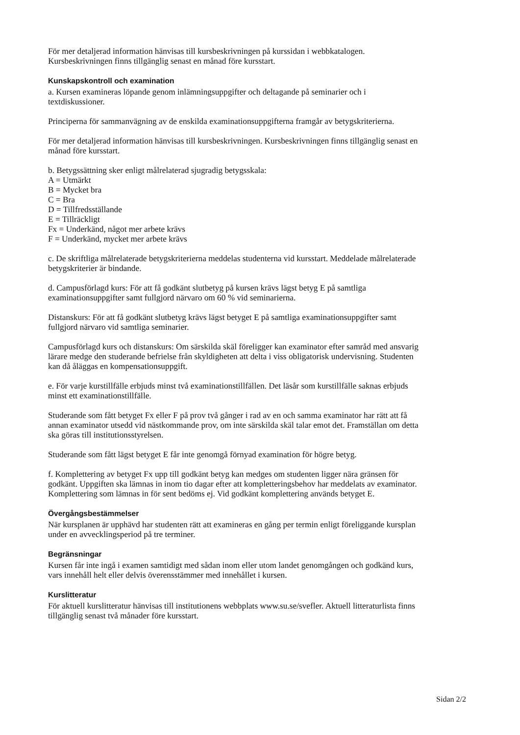För mer detaljerad information hänvisas till kursbeskrivningen på kurssidan i webbkatalogen.
Kursbeskrivningen finns tillgänglig senast en månad före kursstart.
Kunskapskontroll och examination
a. Kursen examineras löpande genom inlämningsuppgifter och deltagande på seminarier och i
textdiskussioner.
Principerna för sammanvägning av de enskilda examinationsuppgifterna framgår av betygskriterierna.
För mer detaljerad information hänvisas till kursbeskrivningen. Kursbeskrivningen finns tillgänglig senast en
månad före kursstart.
b. Betygssättning sker enligt målrelaterad sjugradig betygsskala:
A = Utmärkt
B = Mycket bra
C = Bra
D = Tillfredsställande
E = Tillräckligt
Fx = Underkänd, något mer arbete krävs
F = Underkänd, mycket mer arbete krävs
c. De skriftliga målrelaterade betygskriterierna meddelas studenterna vid kursstart. Meddelade målrelaterade
betygskriterier är bindande.
d. Campusförlagd kurs: För att få godkänt slutbetyg på kursen krävs lägst betyg E på samtliga
examinationsuppgifter samt fullgjord närvaro om 60 % vid seminarierna.
Distanskurs: För att få godkänt slutbetyg krävs lägst betyget E på samtliga examinationsuppgifter samt
fullgjord närvaro vid samtliga seminarier.
Campusförlagd kurs och distanskurs: Om särskilda skäl föreligger kan examinator efter samråd med ansvarig
lärare medge den studerande befrielse från skyldigheten att delta i viss obligatorisk undervisning. Studenten
kan då åläggas en kompensationsuppgift.
e. För varje kurstillfälle erbjuds minst två examinationstillfällen. Det läsår som kurstillfälle saknas erbjuds
minst ett examinationstillfälle.
Studerande som fått betyget Fx eller F på prov två gånger i rad av en och samma examinator har rätt att få
annan examinator utsedd vid nästkommande prov, om inte särskilda skäl talar emot det. Framställan om detta
ska göras till institutionsstyrelsen.
Studerande som fått lägst betyget E får inte genomgå förnyad examination för högre betyg.
f. Komplettering av betyget Fx upp till godkänt betyg kan medges om studenten ligger nära gränsen för
godkänt. Uppgiften ska lämnas in inom tio dagar efter att kompletteringsbehov har meddelats av examinator.
Komplettering som lämnas in för sent bedöms ej. Vid godkänt komplettering används betyget E.
Övergångsbestämmelser
När kursplanen är upphävd har studenten rätt att examineras en gång per termin enligt föreliggande kursplan
under en avvecklingsperiod på tre terminer.
Begränsningar
Kursen får inte ingå i examen samtidigt med sådan inom eller utom landet genomgången och godkänd kurs,
vars innehåll helt eller delvis överensstämmer med innehållet i kursen.
Kurslitteratur
För aktuell kurslitteratur hänvisas till institutionens webbplats www.su.se/svefler. Aktuell litteraturlista finns
tillgänglig senast två månader före kursstart.
Sidan 2/2